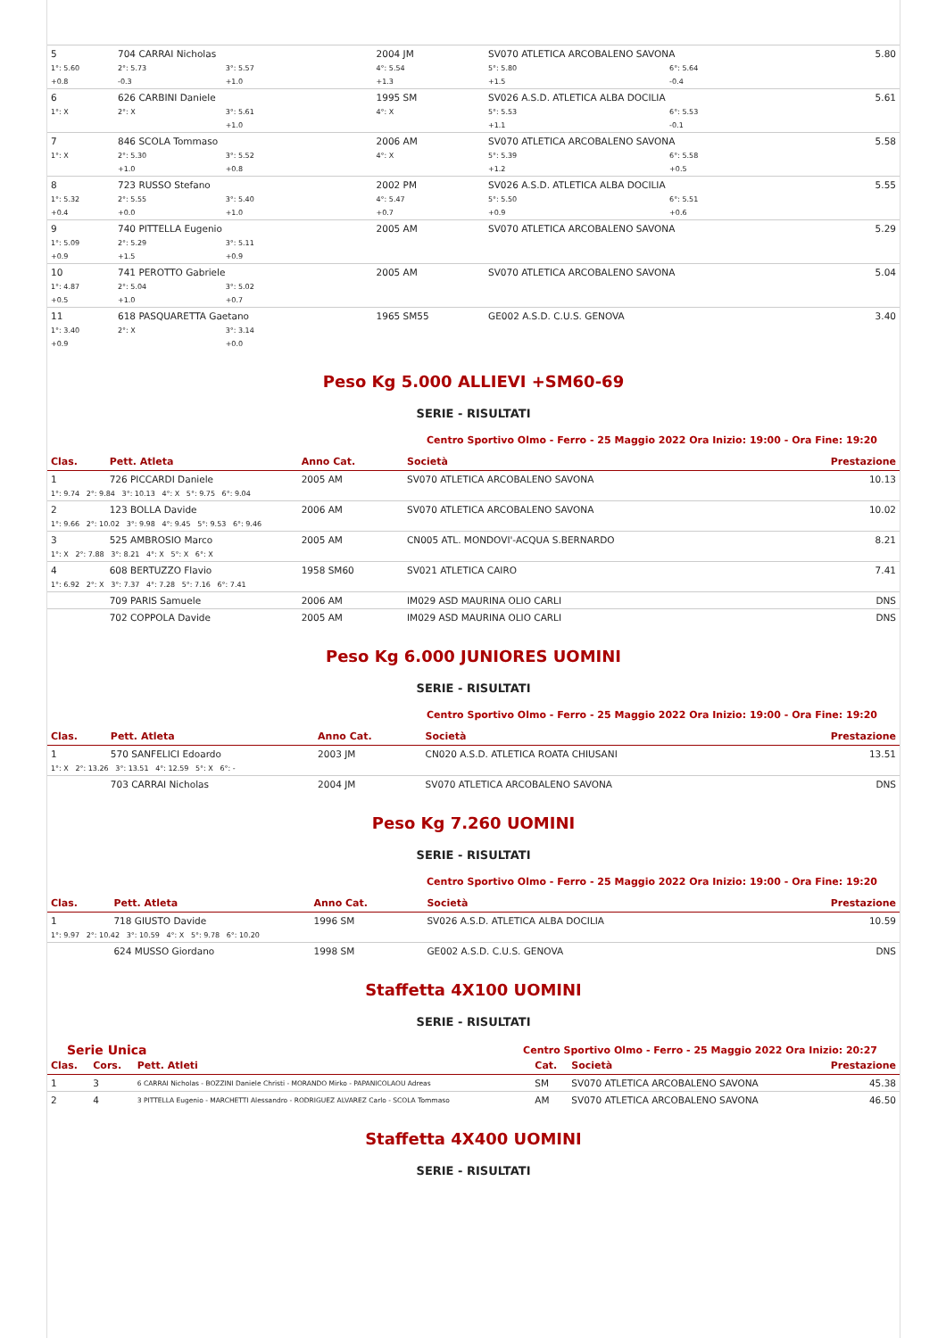| 5 | 704 CARRAI Nicholas | | | | 2004 JM | SV070 ATLETICA ARCOBALENO SAVONA | | | 5.80 |
| 1°: 5.60 | 2°: 5.73 | 3°: 5.57 | | | 4°: 5.54 | 5°: 5.80 | 6°: 5.64 | | |
| +0.8 | -0.3 | +1.0 | | | +1.3 | +1.5 | -0.4 | | |
| 6 | 626 CARBINI Daniele | | | | 1995 SM | SV026 A.S.D. ATLETICA ALBA DOCILIA | | | 5.61 |
| 1°: X | 2°: X | 3°: 5.61 | | | 4°: X | 5°: 5.53 | 6°: 5.53 | | |
| | | +1.0 | | | | +1.1 | -0.1 | | |
| 7 | 846 SCOLA Tommaso | | | | 2006 AM | SV070 ATLETICA ARCOBALENO SAVONA | | | 5.58 |
| 1°: X | 2°: 5.30 | 3°: 5.52 | | | 4°: X | 5°: 5.39 | 6°: 5.58 | | |
| | +1.0 | +0.8 | | | | +1.2 | +0.5 | | |
| 8 | 723 RUSSO Stefano | | | | 2002 PM | SV026 A.S.D. ATLETICA ALBA DOCILIA | | | 5.55 |
| 1°: 5.32 | 2°: 5.55 | 3°: 5.40 | | | 4°: 5.47 | 5°: 5.50 | 6°: 5.51 | | |
| +0.4 | +0.0 | +1.0 | | | +0.7 | +0.9 | +0.6 | | |
| 9 | 740 PITTELLA Eugenio | | | | 2005 AM | SV070 ATLETICA ARCOBALENO SAVONA | | | 5.29 |
| 1°: 5.09 | 2°: 5.29 | 3°: 5.11 | | | | | | | |
| +0.9 | +1.5 | +0.9 | | | | | | | |
| 10 | 741 PEROTTO Gabriele | | | | 2005 AM | SV070 ATLETICA ARCOBALENO SAVONA | | | 5.04 |
| 1°: 4.87 | 2°: 5.04 | 3°: 5.02 | | | | | | | |
| +0.5 | +1.0 | +0.7 | | | | | | | |
| 11 | 618 PASQUARETTA Gaetano | | | | 1965 SM55 | GE002 A.S.D. C.U.S. GENOVA | | | 3.40 |
| 1°: 3.40 | 2°: X | 3°: 3.14 | | | | | | | |
| +0.9 | | +0.0 | | | | | | | |
Peso Kg 5.000 ALLIEVI +SM60-69
SERIE - RISULTATI
Centro Sportivo Olmo - Ferro - 25 Maggio 2022 Ora Inizio: 19:00 - Ora Fine: 19:20
| Clas. | Pett. Atleta | Anno Cat. | Società | Prestazione |
| --- | --- | --- | --- | --- |
| 1 | 726 PICCARDI Daniele | 2005 AM | SV070 ATLETICA ARCOBALENO SAVONA | 10.13 |
| 1°: 9.74 2°: 9.84 3°: 10.13 4°: X 5°: 9.75 6°: 9.04 | | | | |
| 2 | 123 BOLLA Davide | 2006 AM | SV070 ATLETICA ARCOBALENO SAVONA | 10.02 |
| 1°: 9.66 2°: 10.02 3°: 9.98 4°: 9.45 5°: 9.53 6°: 9.46 | | | | |
| 3 | 525 AMBROSIO Marco | 2005 AM | CN005 ATL. MONDOVI'-ACQUA S.BERNARDO | 8.21 |
| 1°: X 2°: 7.88 3°: 8.21 4°: X 5°: X 6°: X | | | | |
| 4 | 608 BERTUZZO Flavio | 1958 SM60 | SV021 ATLETICA CAIRO | 7.41 |
| 1°: 6.92 2°: X 3°: 7.37 4°: 7.28 5°: 7.16 6°: 7.41 | | | | |
| | 709 PARIS Samuele | 2006 AM | IM029 ASD MAURINA OLIO CARLI | DNS |
| | 702 COPPOLA Davide | 2005 AM | IM029 ASD MAURINA OLIO CARLI | DNS |
Peso Kg 6.000 JUNIORES UOMINI
SERIE - RISULTATI
Centro Sportivo Olmo - Ferro - 25 Maggio 2022 Ora Inizio: 19:00 - Ora Fine: 19:20
| Clas. | Pett. Atleta | Anno Cat. | Società | Prestazione |
| --- | --- | --- | --- | --- |
| 1 | 570 SANFELICI Edoardo | 2003 JM | CN020 A.S.D. ATLETICA ROATA CHIUSANI | 13.51 |
| 1°: X 2°: 13.26 3°: 13.51 4°: 12.59 5°: X 6°: - | | | | |
| | 703 CARRAI Nicholas | 2004 JM | SV070 ATLETICA ARCOBALENO SAVONA | DNS |
Peso Kg 7.260 UOMINI
SERIE - RISULTATI
Centro Sportivo Olmo - Ferro - 25 Maggio 2022 Ora Inizio: 19:00 - Ora Fine: 19:20
| Clas. | Pett. Atleta | Anno Cat. | Società | Prestazione |
| --- | --- | --- | --- | --- |
| 1 | 718 GIUSTO Davide | 1996 SM | SV026 A.S.D. ATLETICA ALBA DOCILIA | 10.59 |
| 1°: 9.97 2°: 10.42 3°: 10.59 4°: X 5°: 9.78 6°: 10.20 | | | | |
| | 624 MUSSO Giordano | 1998 SM | GE002 A.S.D. C.U.S. GENOVA | DNS |
Staffetta 4X100 UOMINI
SERIE - RISULTATI
Serie Unica Centro Sportivo Olmo - Ferro - 25 Maggio 2022 Ora Inizio: 20:27
| Clas. | Cors. | Pett. Atleti | Cat. | Società | Prestazione |
| --- | --- | --- | --- | --- | --- |
| 1 | 3 | 6 CARRAI Nicholas - BOZZINI Daniele Christi - MORANDO Mirko - PAPANICOLAOU Adreas | SM | SV070 ATLETICA ARCOBALENO SAVONA | 45.38 |
| 2 | 4 | 3 PITTELLA Eugenio - MARCHETTI Alessandro - RODRIGUEZ ALVAREZ Carlo - SCOLA Tommaso | AM | SV070 ATLETICA ARCOBALENO SAVONA | 46.50 |
Staffetta 4X400 UOMINI
SERIE - RISULTATI